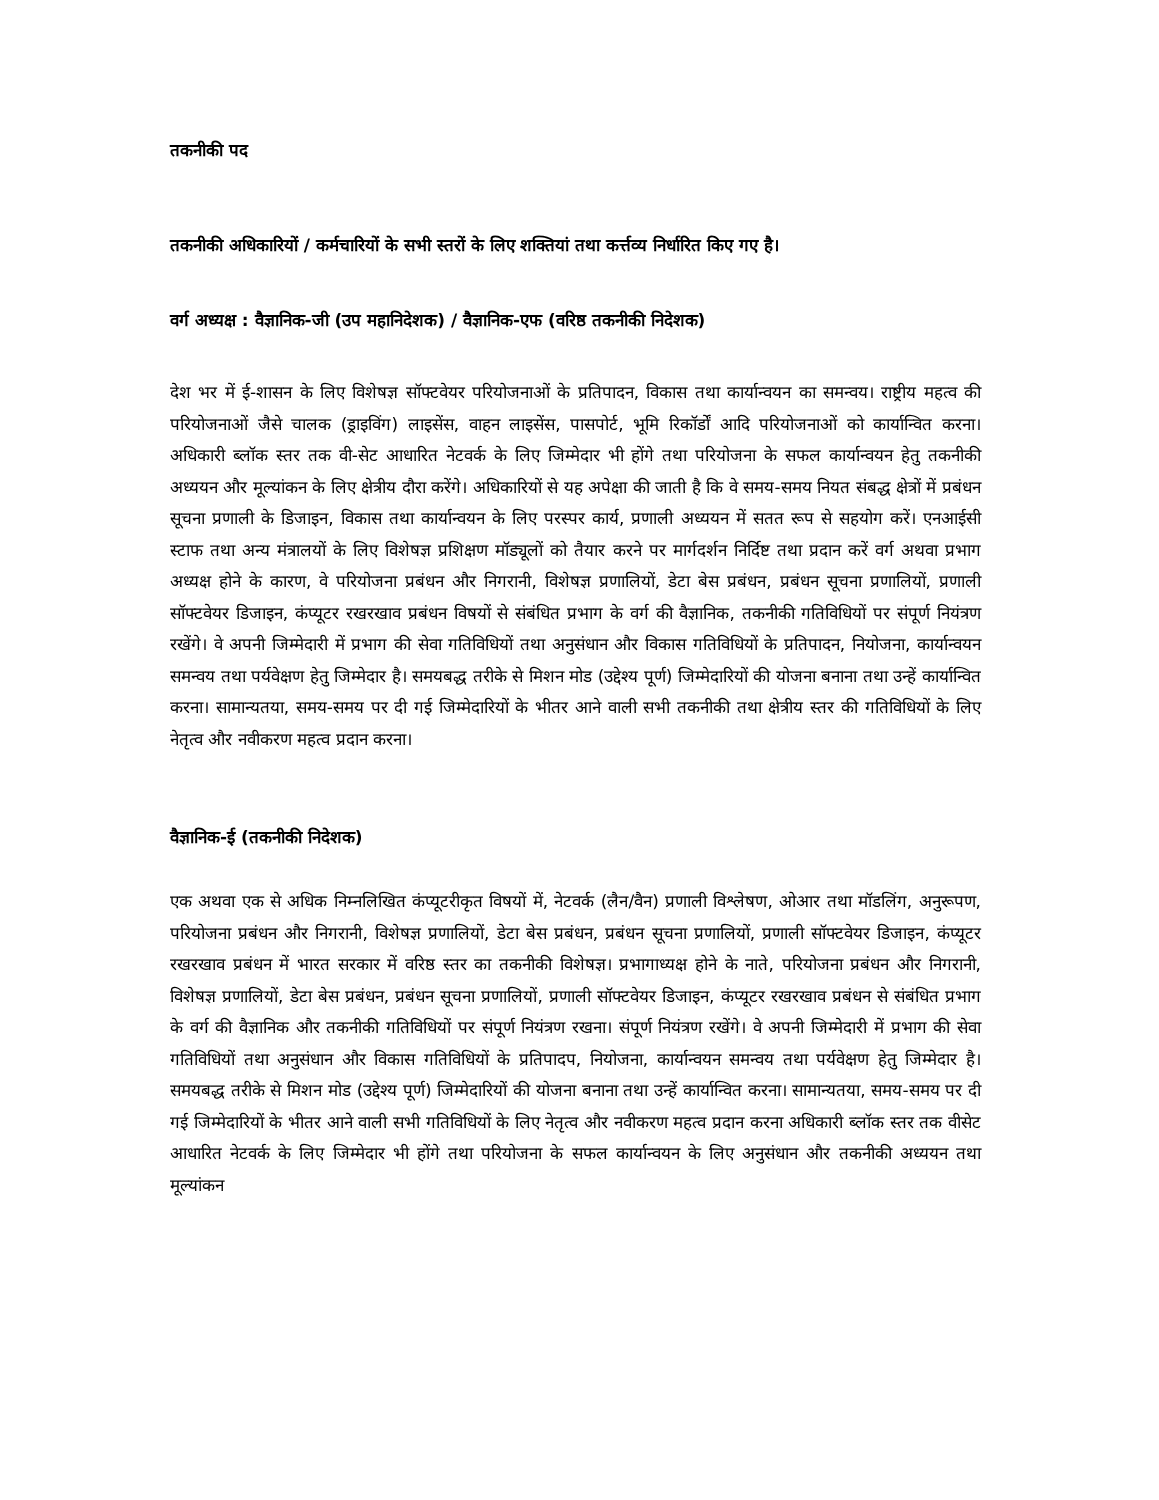तकनीकी पद
तकनीकी अधिकारियों / कर्मचारियों के सभी स्तरों के लिए शक्तियां तथा कर्त्तव्य निर्धारित किए गए है।
वर्ग अध्यक्ष : वैज्ञानिक-जी (उप महानिदेशक) / वैज्ञानिक-एफ (वरिष्ठ तकनीकी निदेशक)
देश भर में ई-शासन के लिए विशेषज्ञ सॉफ्टवेयर परियोजनाओं के प्रतिपादन, विकास तथा कार्यान्वयन का समन्वय। राष्ट्रीय महत्व की परियोजनाओं जैसे चालक (ड्राइविंग) लाइसेंस, वाहन लाइसेंस, पासपोर्ट, भूमि रिकॉर्डों आदि परियोजनाओं को कार्यान्वित करना। अधिकारी ब्लॉक स्तर तक वी-सेट आधारित नेटवर्क के लिए जिम्मेदार भी होंगे तथा परियोजना के सफल कार्यान्वयन हेतु तकनीकी अध्ययन और मूल्यांकन के लिए क्षेत्रीय दौरा करेंगे। अधिकारियों से यह अपेक्षा की जाती है कि वे समय-समय नियत संबद्ध क्षेत्रों में प्रबंधन सूचना प्रणाली के डिजाइन, विकास तथा कार्यान्वयन के लिए परस्पर कार्य, प्रणाली अध्ययन में सतत रूप से सहयोग करें। एनआईसी स्टाफ तथा अन्य मंत्रालयों के लिए विशेषज्ञ प्रशिक्षण मॉड्यूलों को तैयार करने पर मार्गदर्शन निर्दिष्ट तथा प्रदान करें वर्ग अथवा प्रभाग अध्यक्ष होने के कारण, वे परियोजना प्रबंधन और निगरानी, विशेषज्ञ प्रणालियों, डेटा बेस प्रबंधन, प्रबंधन सूचना प्रणालियों, प्रणाली सॉफ्टवेयर डिजाइन, कंप्यूटर रखरखाव प्रबंधन विषयों से संबंधित प्रभाग के वर्ग की वैज्ञानिक, तकनीकी गतिविधियों पर संपूर्ण नियंत्रण रखेंगे। वे अपनी जिम्मेदारी में प्रभाग की सेवा गतिविधियों तथा अनुसंधान और विकास गतिविधियों के प्रतिपादन, नियोजना, कार्यान्वयन समन्वय तथा पर्यवेक्षण हेतु जिम्मेदार है। समयबद्ध तरीके से मिशन मोड (उद्देश्य पूर्ण) जिम्मेदारियों की योजना बनाना तथा उन्हें कार्यान्वित करना। सामान्यतया, समय-समय पर दी गई जिम्मेदारियों के भीतर आने वाली सभी तकनीकी तथा क्षेत्रीय स्तर की गतिविधियों के लिए नेतृत्व और नवीकरण महत्व प्रदान करना।
वैज्ञानिक-ई (तकनीकी निदेशक)
एक अथवा एक से अधिक निम्नलिखित कंप्यूटरीकृत विषयों में, नेटवर्क (लैन/वैन) प्रणाली विश्लेषण, ओआर तथा मॉडलिंग, अनुरूपण, परियोजना प्रबंधन और निगरानी, विशेषज्ञ प्रणालियों, डेटा बेस प्रबंधन, प्रबंधन सूचना प्रणालियों, प्रणाली सॉफ्टवेयर डिजाइन, कंप्यूटर रखरखाव प्रबंधन में भारत सरकार में वरिष्ठ स्तर का तकनीकी विशेषज्ञ। प्रभागाध्यक्ष होने के नाते, परियोजना प्रबंधन और निगरानी, विशेषज्ञ प्रणालियों, डेटा बेस प्रबंधन, प्रबंधन सूचना प्रणालियों, प्रणाली सॉफ्टवेयर डिजाइन, कंप्यूटर रखरखाव प्रबंधन से संबंधित प्रभाग के वर्ग की वैज्ञानिक और तकनीकी गतिविधियों पर संपूर्ण नियंत्रण रखना। संपूर्ण नियंत्रण रखेंगे। वे अपनी जिम्मेदारी में प्रभाग की सेवा गतिविधियों तथा अनुसंधान और विकास गतिविधियों के प्रतिपादप, नियोजना, कार्यान्वयन समन्वय तथा पर्यवेक्षण हेतु जिम्मेदार है। समयबद्ध तरीके से मिशन मोड (उद्देश्य पूर्ण) जिम्मेदारियों की योजना बनाना तथा उन्हें कार्यान्वित करना। सामान्यतया, समय-समय पर दी गई जिम्मेदारियों के भीतर आने वाली सभी गतिविधियों के लिए नेतृत्व और नवीकरण महत्व प्रदान करना अधिकारी ब्लॉक स्तर तक वीसेट आधारित नेटवर्क के लिए जिम्मेदार भी होंगे तथा परियोजना के सफल कार्यान्वयन के लिए अनुसंधान और तकनीकी अध्ययन तथा मूल्यांकन